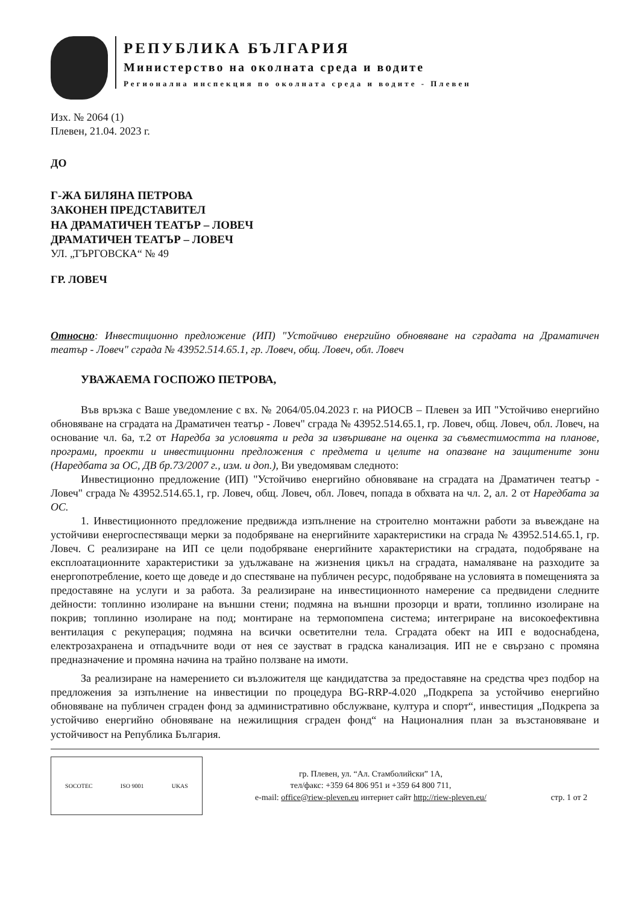РЕПУБЛИКА БЪЛГАРИЯ
Министерство на околната среда и водите
Регионална инспекция по околната среда и водите - Плевен
Изх. № 2064 (1)
Плевен, 21.04. 2023 г.
ДО
Г-ЖА БИЛЯНА ПЕТРОВА
ЗАКОНЕН ПРЕДСТАВИТЕЛ
НА ДРАМАТИЧЕН ТЕАТЪР – ЛОВЕЧ
ДРАМАТИЧЕН ТЕАТЪР – ЛОВЕЧ
УЛ. „ТЪРГОВСКА“ № 49
ГР. ЛОВЕЧ
Относно: Инвестиционно предложение (ИП) "Устойчиво енергийно обновяване на сградата на Драматичен театър - Ловеч" сграда № 43952.514.65.1, гр. Ловеч, общ. Ловеч, обл. Ловеч
УВАЖАЕМА ГОСПОЖО ПЕТРОВА,
Във връзка с Ваше уведомление с вх. № 2064/05.04.2023 г. на РИОСВ – Плевен за ИП "Устойчиво енергийно обновяване на сградата на Драматичен театър - Ловеч" сграда № 43952.514.65.1, гр. Ловеч, общ. Ловеч, обл. Ловеч, на основание чл. 6а, т.2 от Наредба за условията и реда за извършване на оценка за съвместимостта на планове, програми, проекти и инвестиционни предложения с предмета и целите на опазване на защитените зони (Наредбата за ОС, ДВ бр.73/2007 г., изм. и доп.), Ви уведомявам следното:
Инвестиционно предложение (ИП) "Устойчиво енергийно обновяване на сградата на Драматичен театър - Ловеч" сграда № 43952.514.65.1, гр. Ловеч, общ. Ловеч, обл. Ловеч, попада в обхвата на чл. 2, ал. 2 от Наредбата за ОС.
1. Инвестиционното предложение предвижда изпълнение на строително монтажни работи за въвеждане на устойчиви енергоспестяващи мерки за подобряване на енергийните характеристики на сграда № 43952.514.65.1, гр. Ловеч. С реализиране на ИП се цели подобряване енергийните характеристики на сградата, подобряване на експлоатационните характеристики за удължаване на жизнения цикъл на сградата, намаляване на разходите за енергопотребление, което ще доведе и до спестяване на публичен ресурс, подобряване на условията в помещенията за предоставяне на услуги и за работа. За реализиране на инвестиционното намерение са предвидени следните дейности: топлинно изолиране на външни стени; подмяна на външни прозорци и врати, топлинно изолиране на покрив; топлинно изолиране на под; монтиране на термопомпена система; интегриране на високоефективна вентилация с рекуперация; подмяна на всички осветителни тела. Сградата обект на ИП е водоснабдена, електрозахранена и отпадъчните води от нея се заустват в градска канализация. ИП не е свързано с промяна предназначение и промяна начина на трайно ползване на имоти.
За реализиране на намерението си възложителя ще кандидатства за предоставяне на средства чрез подбор на предложения за изпълнение на инвестиции по процедура BG-RRP-4.020 „Подкрепа за устойчиво енергийно обновяване на публичен сграден фонд за административно обслужване, култура и спорт“, инвестиция „Подкрепа за устойчиво енергийно обновяване на нежилищния сграден фонд“ на Националния план за възстановяване и устойчивост на Република България.
SOCOTEC ISO 9001 UKAS
гр. Плевен, ул. “Ал. Стамболийски” 1А,
тел/факс: +359 64 806 951 и +359 64 800 711,
e-mail: office@riew-pleven.eu интернет сайт http://riew-pleven.eu/
стр. 1 от 2